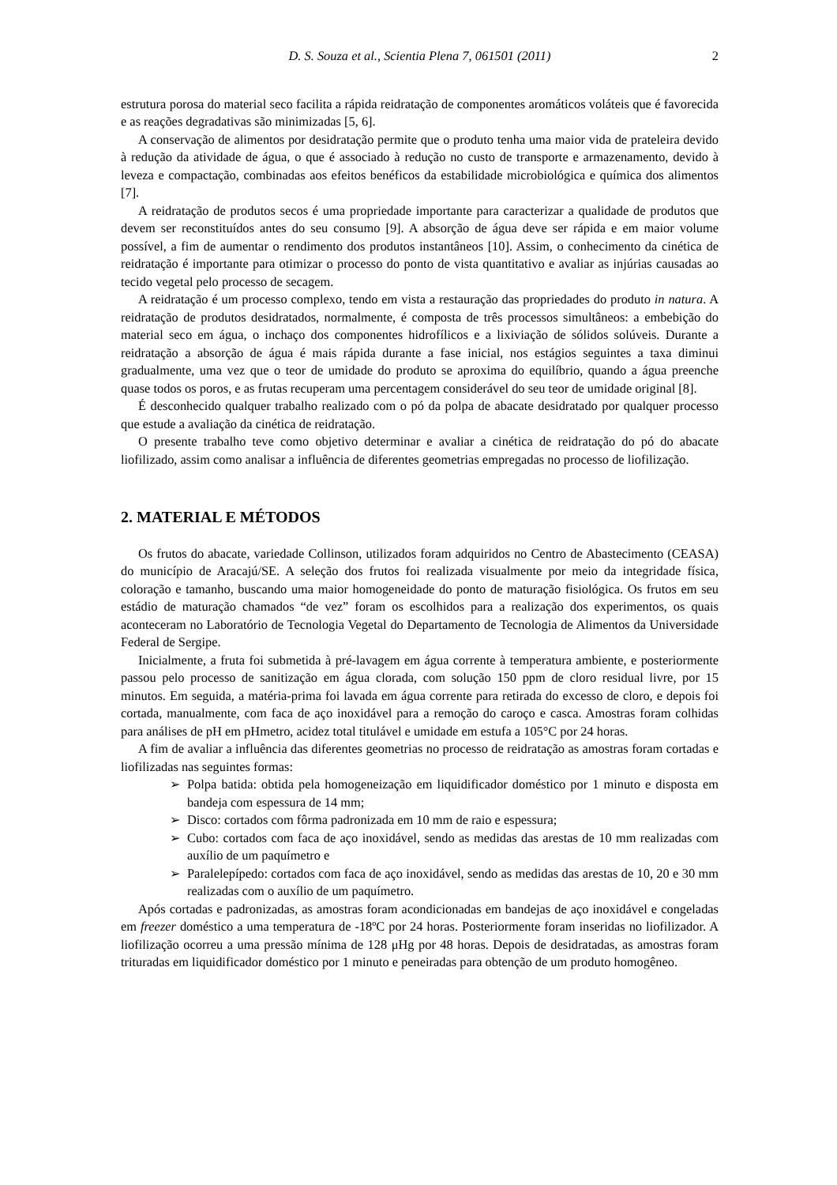D. S. Souza et al., Scientia Plena 7, 061501 (2011) 2
estrutura porosa do material seco facilita a rápida reidratação de componentes aromáticos voláteis que é favorecida e as reações degradativas são minimizadas [5, 6].
A conservação de alimentos por desidratação permite que o produto tenha uma maior vida de prateleira devido à redução da atividade de água, o que é associado à redução no custo de transporte e armazenamento, devido à leveza e compactação, combinadas aos efeitos benéficos da estabilidade microbiológica e química dos alimentos [7].
A reidratação de produtos secos é uma propriedade importante para caracterizar a qualidade de produtos que devem ser reconstituídos antes do seu consumo [9]. A absorção de água deve ser rápida e em maior volume possível, a fim de aumentar o rendimento dos produtos instantâneos [10]. Assim, o conhecimento da cinética de reidratação é importante para otimizar o processo do ponto de vista quantitativo e avaliar as injúrias causadas ao tecido vegetal pelo processo de secagem.
A reidratação é um processo complexo, tendo em vista a restauração das propriedades do produto in natura. A reidratação de produtos desidratados, normalmente, é composta de três processos simultâneos: a embebição do material seco em água, o inchaço dos componentes hidrofílicos e a lixiviação de sólidos solúveis. Durante a reidratação a absorção de água é mais rápida durante a fase inicial, nos estágios seguintes a taxa diminui gradualmente, uma vez que o teor de umidade do produto se aproxima do equilíbrio, quando a água preenche quase todos os poros, e as frutas recuperam uma percentagem considerável do seu teor de umidade original [8].
É desconhecido qualquer trabalho realizado com o pó da polpa de abacate desidratado por qualquer processo que estude a avaliação da cinética de reidratação.
O presente trabalho teve como objetivo determinar e avaliar a cinética de reidratação do pó do abacate liofilizado, assim como analisar a influência de diferentes geometrias empregadas no processo de liofilização.
2. MATERIAL E MÉTODOS
Os frutos do abacate, variedade Collinson, utilizados foram adquiridos no Centro de Abastecimento (CEASA) do município de Aracajú/SE. A seleção dos frutos foi realizada visualmente por meio da integridade física, coloração e tamanho, buscando uma maior homogeneidade do ponto de maturação fisiológica. Os frutos em seu estádio de maturação chamados “de vez” foram os escolhidos para a realização dos experimentos, os quais aconteceram no Laboratório de Tecnologia Vegetal do Departamento de Tecnologia de Alimentos da Universidade Federal de Sergipe.
Inicialmente, a fruta foi submetida à pré-lavagem em água corrente à temperatura ambiente, e posteriormente passou pelo processo de sanitização em água clorada, com solução 150 ppm de cloro residual livre, por 15 minutos. Em seguida, a matéria-prima foi lavada em água corrente para retirada do excesso de cloro, e depois foi cortada, manualmente, com faca de aço inoxidável para a remoção do caroço e casca. Amostras foram colhidas para análises de pH em pHmetro, acidez total titulável e umidade em estufa a 105°C por 24 horas.
A fim de avaliar a influência das diferentes geometrias no processo de reidratação as amostras foram cortadas e liofilizadas nas seguintes formas:
➢ Polpa batida: obtida pela homogeneização em liquidificador doméstico por 1 minuto e disposta em bandeja com espessura de 14 mm;
➢ Disco: cortados com fôrma padronizada em 10 mm de raio e espessura;
➢ Cubo: cortados com faca de aço inoxidável, sendo as medidas das arestas de 10 mm realizadas com auxílio de um paquímetro e
➢ Paralelepípedo: cortados com faca de aço inoxidável, sendo as medidas das arestas de 10, 20 e 30 mm realizadas com o auxílio de um paquímetro.
Após cortadas e padronizadas, as amostras foram acondicionadas em bandejas de aço inoxidável e congeladas em freezer doméstico a uma temperatura de -18ºC por 24 horas. Posteriormente foram inseridas no liofilizador. A liofilização ocorreu a uma pressão mínima de 128 μHg por 48 horas. Depois de desidratadas, as amostras foram trituradas em liquidificador doméstico por 1 minuto e peneiradas para obtenção de um produto homogêneo.